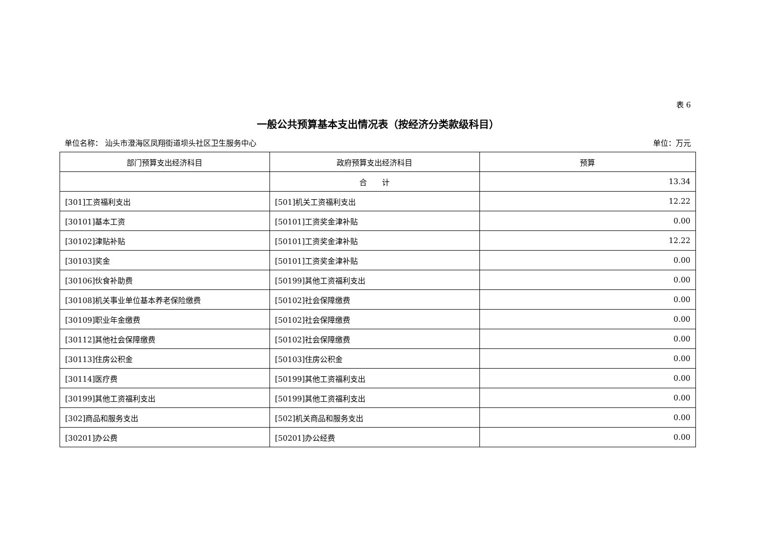表 6
一般公共预算基本支出情况表（按经济分类款级科目）
单位名称： 汕头市澄海区凤翔街道坝头社区卫生服务中心 单位：万元
| 部门预算支出经济科目 | 政府预算支出经济科目 | 预算 |
| --- | --- | --- |
| | 合 计 | 13.34 |
| [301]工资福利支出 | [501]机关工资福利支出 | 12.22 |
| [30101]基本工资 | [50101]工资奖金津补贴 | 0.00 |
| [30102]津贴补贴 | [50101]工资奖金津补贴 | 12.22 |
| [30103]奖金 | [50101]工资奖金津补贴 | 0.00 |
| [30106]伙食补助费 | [50199]其他工资福利支出 | 0.00 |
| [30108]机关事业单位基本养老保险缴费 | [50102]社会保障缴费 | 0.00 |
| [30109]职业年金缴费 | [50102]社会保障缴费 | 0.00 |
| [30112]其他社会保障缴费 | [50102]社会保障缴费 | 0.00 |
| [30113]住房公积金 | [50103]住房公积金 | 0.00 |
| [30114]医疗费 | [50199]其他工资福利支出 | 0.00 |
| [30199]其他工资福利支出 | [50199]其他工资福利支出 | 0.00 |
| [302]商品和服务支出 | [502]机关商品和服务支出 | 0.00 |
| [30201]办公费 | [50201]办公经费 | 0.00 |